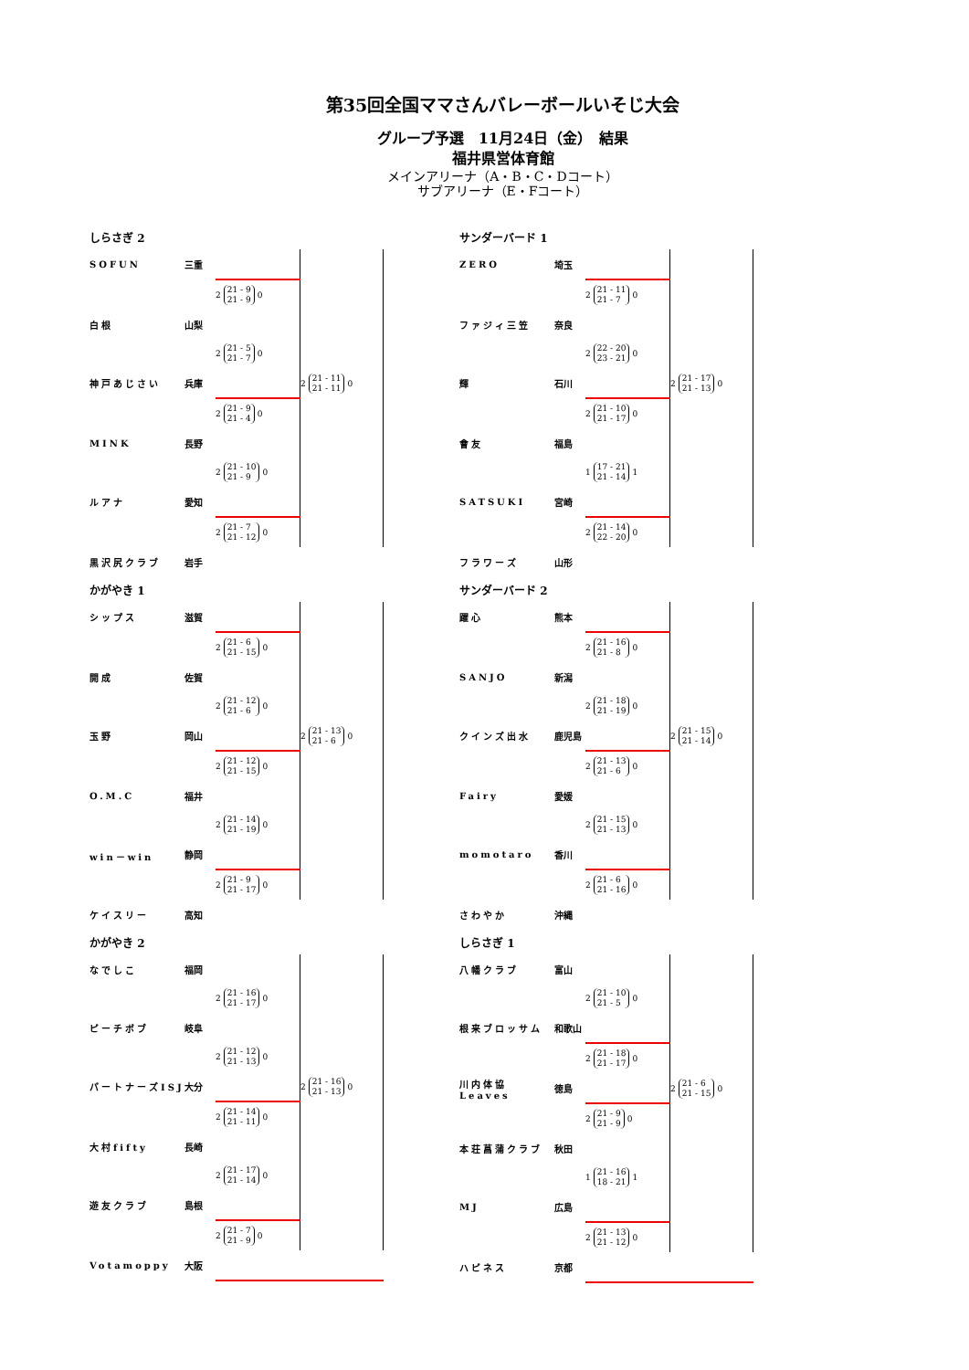第35回全国ママさんバレーボールいそじ大会
グループ予選　11月24日（金）　結果
福井県営体育館
メインアリーナ（A・B・C・Dコート）
サブアリーナ（E・Fコート）
しらさぎ 2
| SOFUN | 三重 | | |
| | | 2 21 - 9 21 - 9 0 | |
| 白根 | 山梨 | | |
| | | 2 21 - 5 21 - 7 0 | |
| 神戸あじさい | 兵庫 | | 2 21 - 11 21 - 11 0 |
| | | 2 21 - 9 21 - 4 0 | |
| MINK | 長野 | | |
| | | 2 21 - 10 21 - 9 0 | |
| ルアナ | 愛知 | | |
| | | 2 21 - 7 21 - 12 0 | |
| 黒沢尻クラブ | 岩手 | | |
サンダーバード 1
| ZERO | 埼玉 | | |
| | | 2 21 - 11 21 - 7 0 | |
| ファジィ三笠 | 奈良 | | |
| | | 2 22 - 20 23 - 21 0 | |
| 輝 | 石川 | | 2 21 - 17 21 - 13 0 |
| | | 2 21 - 10 21 - 17 0 | |
| 會友 | 福島 | | |
| | | 1 17 - 21 21 - 14 1 | |
| SATSUKI | 宮崎 | | |
| | | 2 21 - 14 22 - 20 0 | |
| フラワーズ | 山形 | | |
かがやき 1
| シップス | 滋賀 | | |
| | | 2 21 - 6 21 - 15 0 | |
| 開成 | 佐賀 | | |
| | | 2 21 - 12 21 - 6 0 | |
| 玉野 | 岡山 | | 2 21 - 13 21 - 6 0 |
| | | 2 21 - 12 21 - 15 0 | |
| O.M.C | 福井 | | |
| | | 2 21 - 14 21 - 19 0 | |
| win－win | 静岡 | | |
| | | 2 21 - 9 21 - 17 0 | |
| ケイスリー | 高知 | | |
サンダーバード 2
| 躍心 | 熊本 | | |
| | | 2 21 - 16 21 - 8 0 | |
| SANJO | 新潟 | | |
| | | 2 21 - 18 21 - 19 0 | |
| クインズ出水 | 鹿児島 | | 2 21 - 15 21 - 14 0 |
| | | 2 21 - 13 21 - 6 0 | |
| Fairy | 愛媛 | | |
| | | 2 21 - 15 21 - 13 0 | |
| momotaro | 香川 | | |
| | | 2 21 - 6 21 - 16 0 | |
| さわやか | 沖縄 | | |
かがやき 2
| なでしこ | 福岡 | | |
| | | 2 21 - 16 21 - 17 0 | |
| ピーチボブ | 岐阜 | | |
| | | 2 21 - 12 21 - 13 0 | |
| パートナーズISJ | 大分 | | 2 21 - 16 21 - 13 0 |
| | | 2 21 - 14 21 - 11 0 | |
| 大村fifty | 長崎 | | |
| | | 2 21 - 17 21 - 14 0 | |
| 遊友クラブ | 島根 | | |
| | | 2 21 - 7 21 - 9 0 | |
| Votamoppy | 大阪 | | |
しらさぎ 1
| 八幡クラブ | 富山 | | |
| | | 2 21 - 10 21 - 5 0 | |
| 根来ブロッサム | 和歌山 | | |
| | | 2 21 - 18 21 - 17 0 | |
| 川内体協Leaves | 徳島 | | 2 21 - 6 21 - 15 0 |
| | | 2 21 - 9 21 - 9 0 | |
| 本荘菖蒲クラブ | 秋田 | | |
| | | 1 21 - 16 18 - 21 1 | |
| MJ | 広島 | | |
| | | 2 21 - 13 21 - 12 0 | |
| ハピネス | 京都 | | |